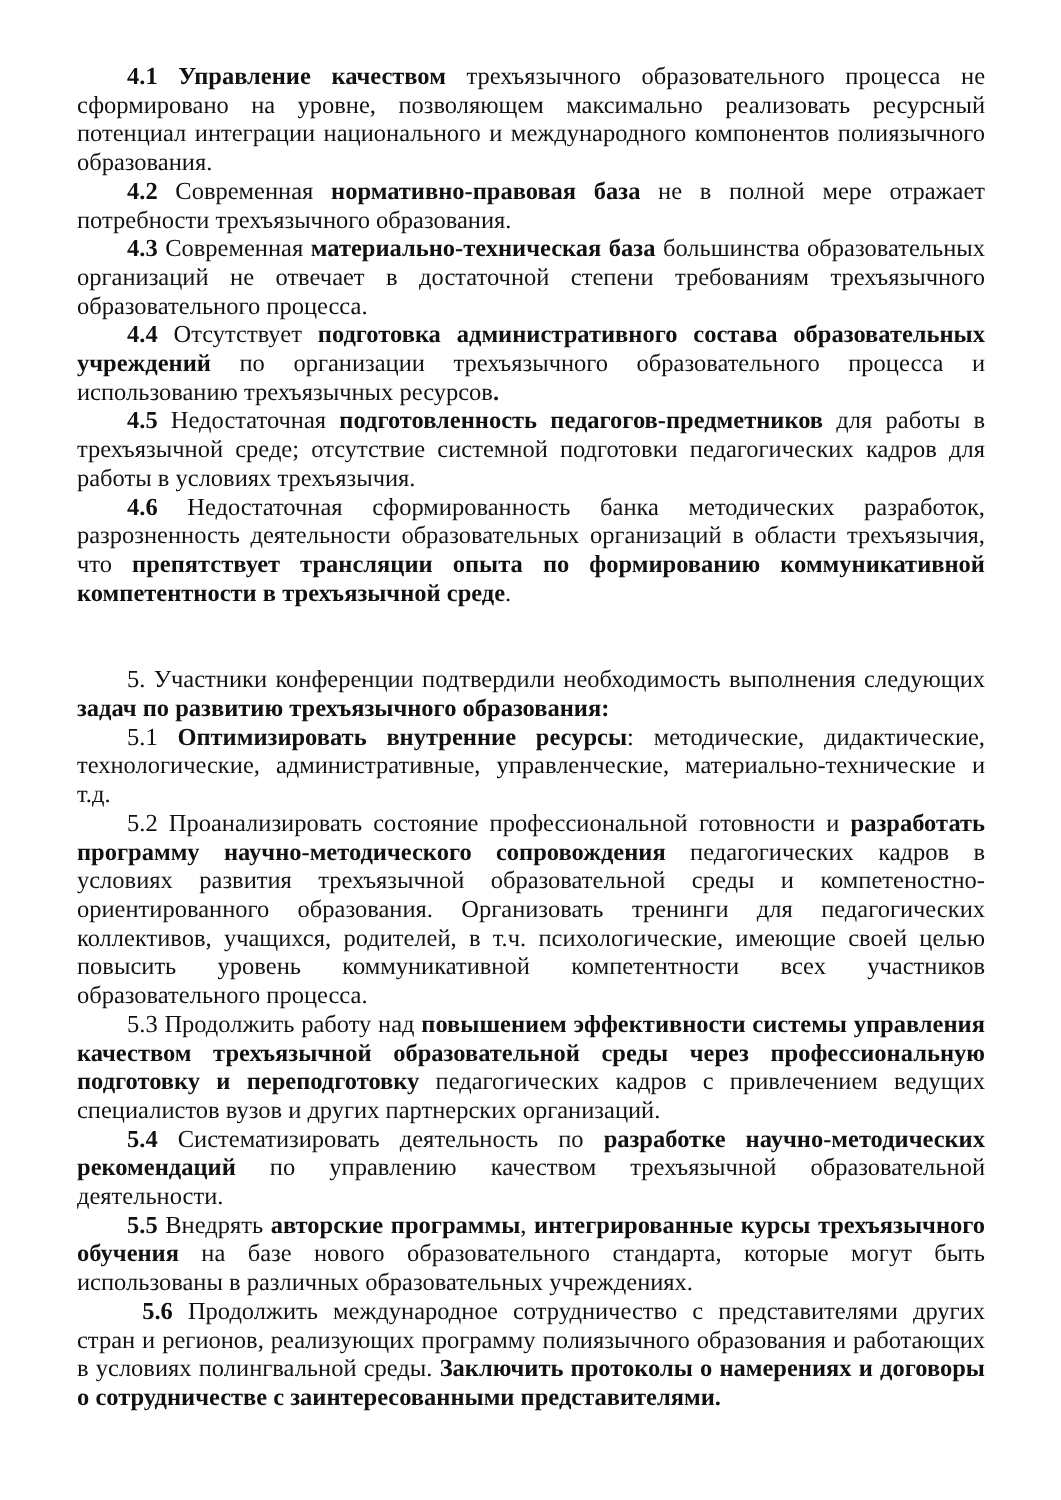4.1 Управление качеством трехъязычного образовательного процесса не сформировано на уровне, позволяющем максимально реализовать ресурсный потенциал интеграции национального и международного компонентов полиязычного образования.
4.2 Современная нормативно-правовая база не в полной мере отражает потребности трехъязычного образования.
4.3 Современная материально-техническая база большинства образовательных организаций не отвечает в достаточной степени требованиям трехъязычного образовательного процесса.
4.4 Отсутствует подготовка административного состава образовательных учреждений по организации трехъязычного образовательного процесса и использованию трехъязычных ресурсов.
4.5 Недостаточная подготовленность педагогов-предметников для работы в трехъязычной среде; отсутствие системной подготовки педагогических кадров для работы в условиях трехъязычия.
4.6 Недостаточная сформированность банка методических разработок, разрозненность деятельности образовательных организаций в области трехъязычия, что препятствует трансляции опыта по формированию коммуникативной компетентности в трехъязычной среде.
5. Участники конференции подтвердили необходимость выполнения следующих задач по развитию трехъязычного образования:
5.1 Оптимизировать внутренние ресурсы: методические, дидактические, технологические, административные, управленческие, материально-технические и т.д.
5.2 Проанализировать состояние профессиональной готовности и разработать программу научно-методического сопровождения педагогических кадров в условиях развития трехъязычной образовательной среды и компетеностно-ориентированного образования. Организовать тренинги для педагогических коллективов, учащихся, родителей, в т.ч. психологические, имеющие своей целью повысить уровень коммуникативной компетентности всех участников образовательного процесса.
5.3 Продолжить работу над повышением эффективности системы управления качеством трехъязычной образовательной среды через профессиональную подготовку и переподготовку педагогических кадров с привлечением ведущих специалистов вузов и других партнерских организаций.
5.4 Систематизировать деятельность по разработке научно-методических рекомендаций по управлению качеством трехъязычной образовательной деятельности.
5.5 Внедрять авторские программы, интегрированные курсы трехъязычного обучения на базе нового образовательного стандарта, которые могут быть использованы в различных образовательных учреждениях.
5.6 Продолжить международное сотрудничество с представителями других стран и регионов, реализующих программу полиязычного образования и работающих в условиях полингвальной среды. Заключить протоколы о намерениях и договоры о сотрудничестве с заинтересованными представителями.